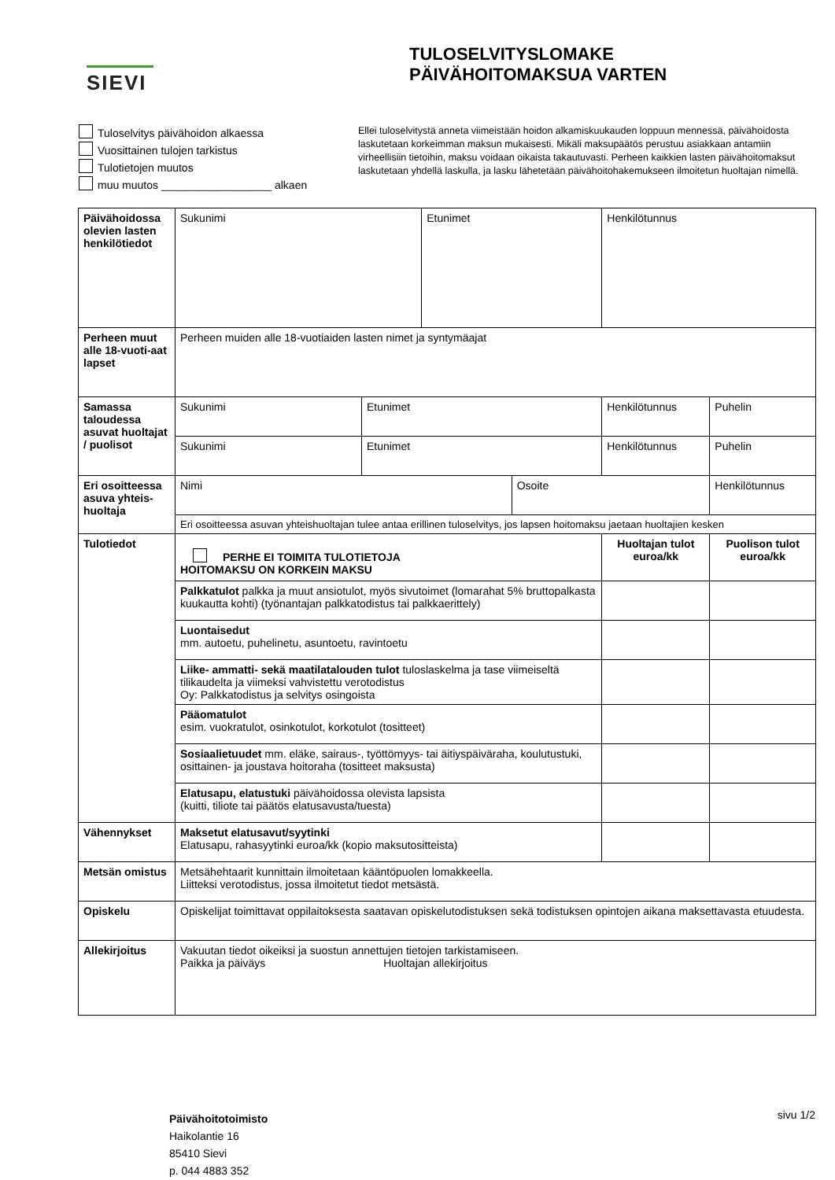SIEVI
TULOSELVITYSLOMAKE
PÄIVÄHOITOMAKSUA VARTEN
Tuloselvitys päivähoidon alkaessa
Vuosittainen tulojen tarkistus
Tulotietojen muutos
muu muutos __________________ alkaen
Ellei tuloselvitystä anneta viimeistään hoidon alkamiskuukauden loppuun mennessä, päivähoidosta laskutetaan korkeimman maksun mukaisesti. Mikäli maksupäätös perustuu asiakkaan antamiin virheellisiin tietoihin, maksu voidaan oikaista takautuvasti. Perheen kaikkien lasten päivähoitomaksut laskutetaan yhdellä laskulla, ja lasku lähetetään päivähoitohakemukseen ilmoitetun huoltajan nimellä.
| Päivähoidossa olevien lasten henkilötiedot | Sukunimi | | Etunimet | | | Henkilötunnus | |
| Perheen muut alle 18-vuoti-aat lapset | Perheen muiden alle 18-vuotiaiden lasten nimet ja syntymäajat | | | | | | |
| Samassa taloudessa asuvat huoltajat / puolisot | Sukunimi | Etunimet | | | Henkilötunnus | | Puhelin |
| | Sukunimi | Etunimet | | | Henkilötunnus | | Puhelin |
| Eri osoitteessa asuva yhteis-huoltaja | Nimi | | | Osoite | | | Henkilötunnus |
| | Eri osoitteessa asuvan yhteishuoltajan tulee antaa erillinen tuloselvitys, jos lapsen hoitomaksu jaetaan huoltajien kesken | | | | | | |
| Tulotiedot | PERHE EI TOIMITA TULOTIETOJA HOITOMAKSU ON KORKEIN MAKSU | | | | | Huoltajan tulot euroa/kk | Puolison tulot euroa/kk |
| | Palkkatulot palkka ja muut ansiotulot, myös sivutoimet (lomarahat 5% bruttopalkasta kuukautta kohti) (työnantajan palkkatodistus tai palkkaerittely) | | | | | | |
| | Luontaisedut mm. autoetu, puhelinetu, asuntoetu, ravintoetu | | | | | | |
| | Liike- ammatti- sekä maatilatalouden tulot tuloslaskelma ja tase viimeiseltä tilikaudelta ja viimeksi vahvistettu verotodistus Oy: Palkkatodistus ja selvitys osingoista | | | | | | |
| | Pääomatulot esim. vuokratulot, osinkotulot, korkotulot (tositteet) | | | | | | |
| | Sosiaalietuudet mm. eläke, sairaus-, työttömyys- tai äitiyspäiväraha, koulutustuki, osittainen- ja joustava hoitoraha (tositteet maksusta) | | | | | | |
| | Elatusapu, elatustuki päivähoidossa olevista lapsista (kuitti, tiliote tai päätös elatusavusta/tuesta) | | | | | | |
| Vähennykset | Maksetut elatusavut/syytinki Elatusapu, rahasyytinki euroa/kk (kopio maksutositteista) | | | | | | |
| Metsän omistus | Metsähehtaarit kunnittain ilmoitetaan kääntöpuolen lomakkeella. Liitteksi verotodistus, jossa ilmoitetut tiedot metsästä. | | | | | | |
| Opiskelu | Opiskelijat toimittavat oppilaitoksesta saatavan opiskelutodistuksen sekä todistuksen opintojen aikana maksettavasta etuudesta. | | | | | | |
| Allekirjoitus | Vakuutan tiedot oikeiksi ja suostun annettujen tietojen tarkistamiseen. Paikka ja päiväys Huoltajan allekirjoitus | | | | | | |
Päivähoitotoimisto
Haikolantie 16
85410 Sievi
p. 044 4883 352
sivu 1/2